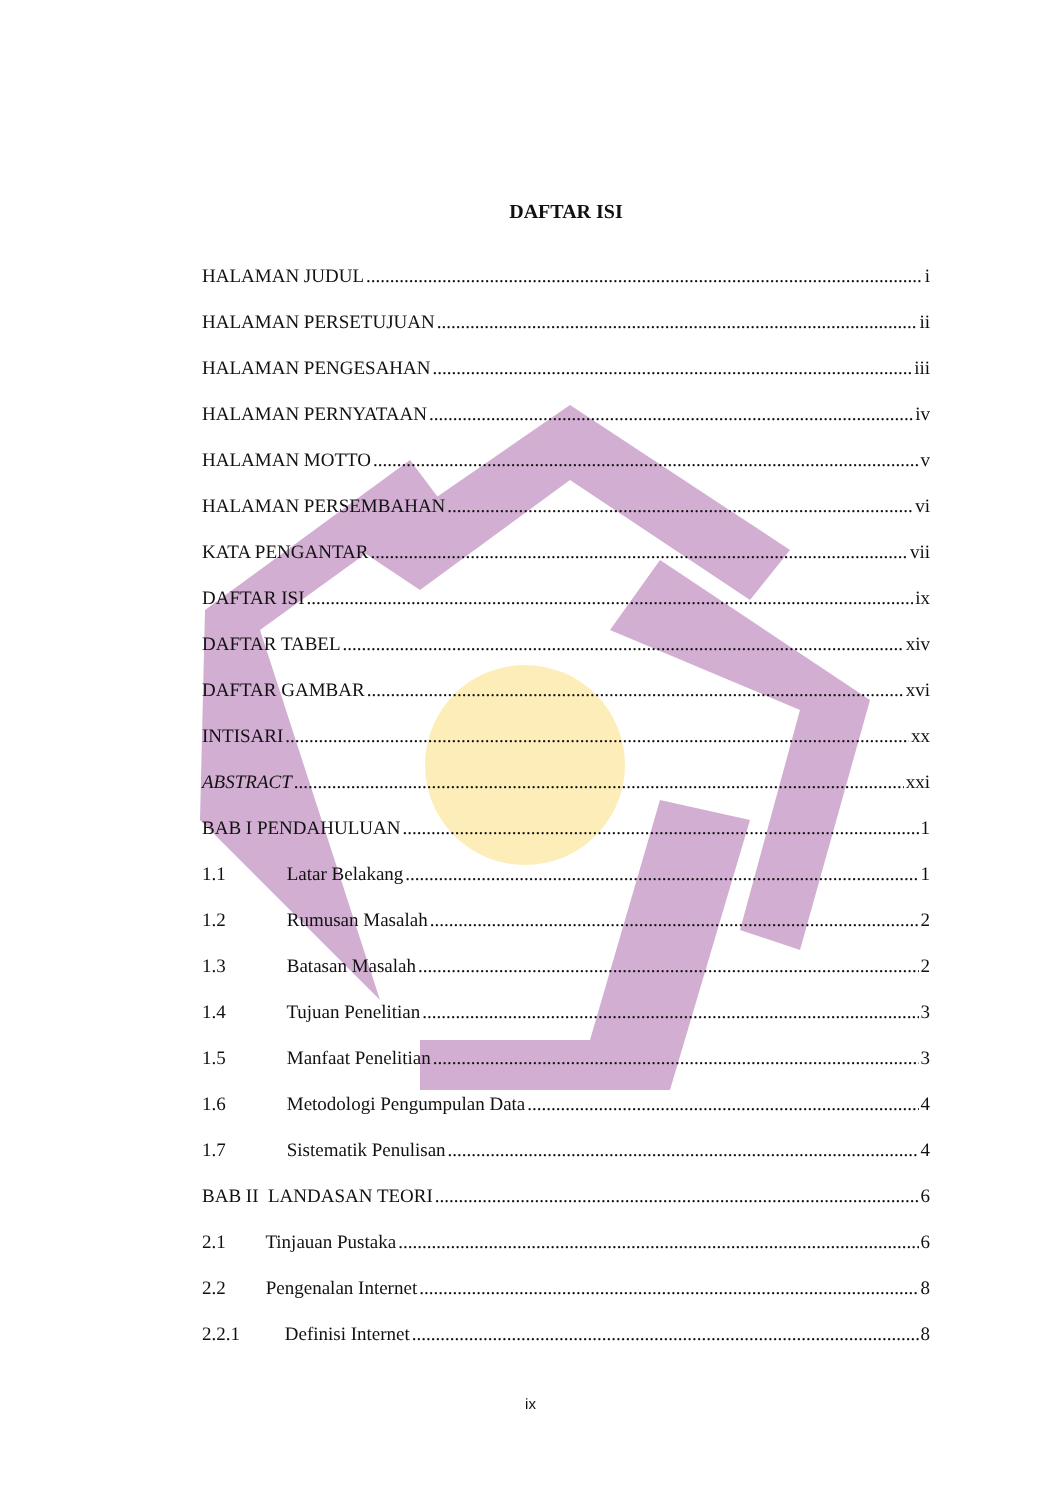DAFTAR ISI
HALAMAN JUDUL i
HALAMAN PERSETUJUAN ii
HALAMAN PENGESAHAN iii
HALAMAN PERNYATAAN iv
HALAMAN MOTTO v
HALAMAN PERSEMBAHAN vi
KATA PENGANTAR vii
DAFTAR ISI ix
DAFTAR TABEL xiv
DAFTAR GAMBAR xvi
INTISARI xx
ABSTRACT xxi
BAB I PENDAHULUAN 1
1.1 Latar Belakang 1
1.2 Rumusan Masalah 2
1.3 Batasan Masalah 2
1.4 Tujuan Penelitian 3
1.5 Manfaat Penelitian 3
1.6 Metodologi Pengumpulan Data 4
1.7 Sistematik Penulisan 4
BAB II LANDASAN TEORI 6
2.1 Tinjauan Pustaka 6
2.2 Pengenalan Internet 8
2.2.1 Definisi Internet 8
ix